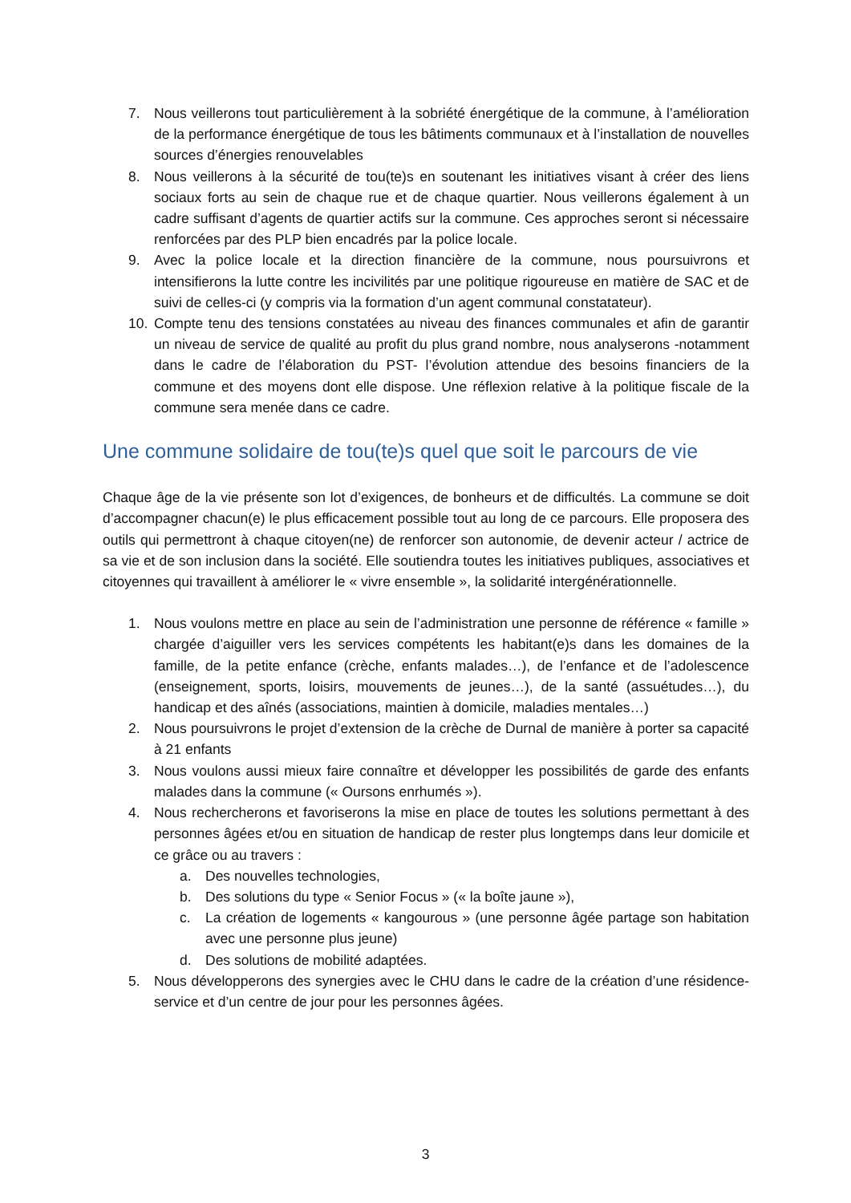7. Nous veillerons tout particulièrement à la sobriété énergétique de la commune, à l’amélioration de la performance énergétique de tous les bâtiments communaux et à l’installation de nouvelles sources d’énergies renouvelables
8. Nous veillerons à la sécurité de tou(te)s en soutenant les initiatives visant à créer des liens sociaux forts au sein de chaque rue et de chaque quartier. Nous veillerons également à un cadre suffisant d’agents de quartier actifs sur la commune. Ces approches seront si nécessaire renforcées par des PLP bien encadrés par la police locale.
9. Avec la police locale et la direction financière de la commune, nous poursuivrons et intensifierons la lutte contre les incivilités par une politique rigoureuse en matière de SAC et de suivi de celles-ci (y compris via la formation d’un agent communal constatateur).
10. Compte tenu des tensions constatées au niveau des finances communales et afin de garantir un niveau de service de qualité au profit du plus grand nombre, nous analyserons -notamment dans le cadre de l’élaboration du PST- l’évolution attendue des besoins financiers de la commune et des moyens dont elle dispose. Une réflexion relative à la politique fiscale de la commune sera menée dans ce cadre.
Une commune solidaire de tou(te)s quel que soit le parcours de vie
Chaque âge de la vie présente son lot d’exigences, de bonheurs et de difficultés. La commune se doit d’accompagner chacun(e) le plus efficacement possible tout au long de ce parcours. Elle proposera des outils qui permettront à chaque citoyen(ne) de renforcer son autonomie, de devenir acteur / actrice de sa vie et de son inclusion dans la société. Elle soutiendra toutes les initiatives publiques, associatives et citoyennes qui travaillent à améliorer le « vivre ensemble », la solidarité intergénérationnelle.
1. Nous voulons mettre en place au sein de l’administration une personne de référence « famille » chargée d’aiguiller vers les services compétents les habitant(e)s dans les domaines de la famille, de la petite enfance (crèche, enfants malades…), de l’enfance et de l’adolescence (enseignement, sports, loisirs, mouvements de jeunes…), de la santé (assuétudes…), du handicap et des aînés (associations, maintien à domicile, maladies mentales…)
2. Nous poursuivrons le projet d’extension de la crèche de Durnal de manière à porter sa capacité à 21 enfants
3. Nous voulons aussi mieux faire connaître et développer les possibilités de garde des enfants malades dans la commune (« Oursons enrhumés »).
4. Nous rechercherons et favoriserons la mise en place de toutes les solutions permettant à des personnes âgées et/ou en situation de handicap de rester plus longtemps dans leur domicile et ce grâce ou au travers :
a. Des nouvelles technologies,
b. Des solutions du type « Senior Focus » (« la boîte jaune »),
c. La création de logements « kangourous » (une personne âgée partage son habitation avec une personne plus jeune)
d. Des solutions de mobilité adaptées.
5. Nous développerons des synergies avec le CHU dans le cadre de la création d’une résidence-service et d’un centre de jour pour les personnes âgées.
3